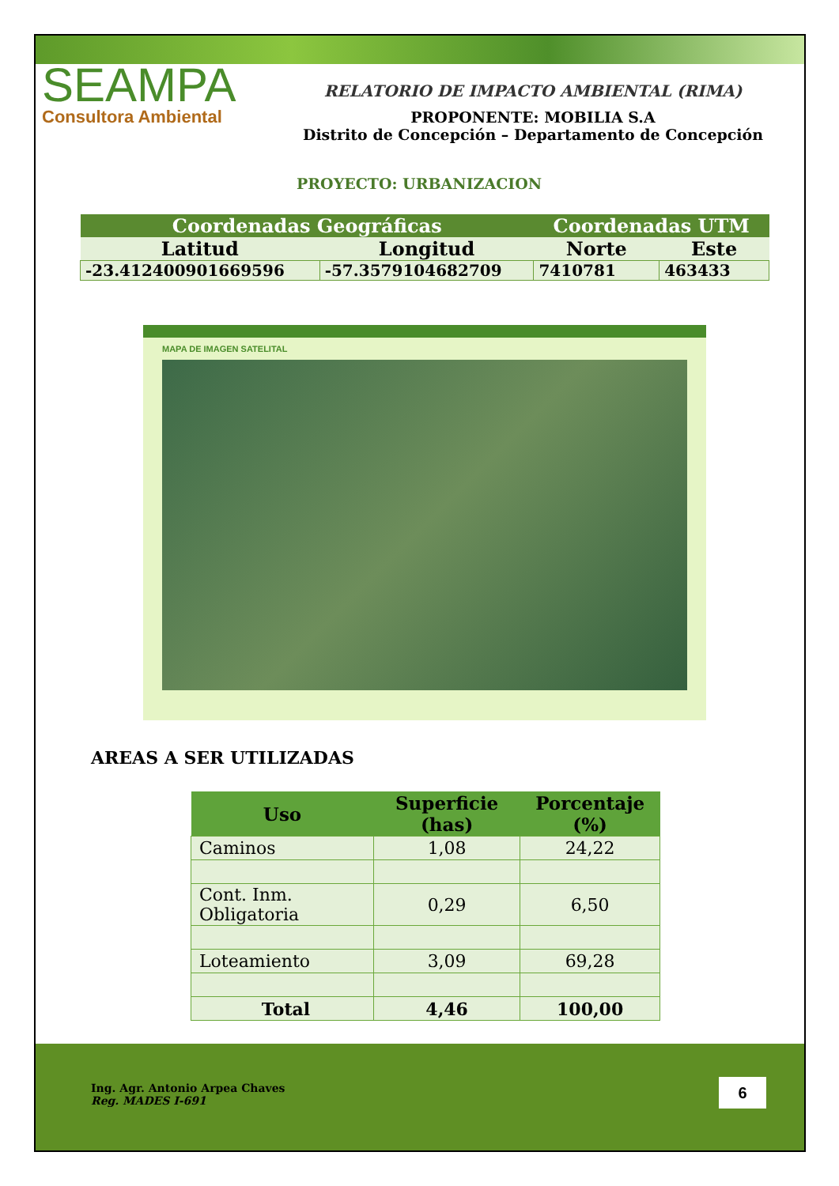SEAMPA
Consultora Ambiental
RELATORIO DE IMPACTO AMBIENTAL (RIMA)
PROPONENTE: MOBILIA S.A
Distrito de Concepción – Departamento de Concepción
PROYECTO: URBANIZACION
| Coordenadas Geográficas | | Coordenadas UTM | |
| Latitud | Longitud | Norte | Este |
| -23.4124009016695​96 | -57.3579104682709 | 7410781 | 463433 |
MAPA DE IMAGEN SATELITAL
AREAS A SER UTILIZADAS
| Uso | Superficie (has) | Porcentaje (%) |
| --- | --- | --- |
| Caminos | 1,08 | 24,22 |
| Cont. Inm. Obligatoria | 0,29 | 6,50 |
| Loteamiento | 3,09 | 69,28 |
| Total | 4,46 | 100,00 |
Ing. Agr. Antonio Arpea Chaves
Reg. MADES I-691
6